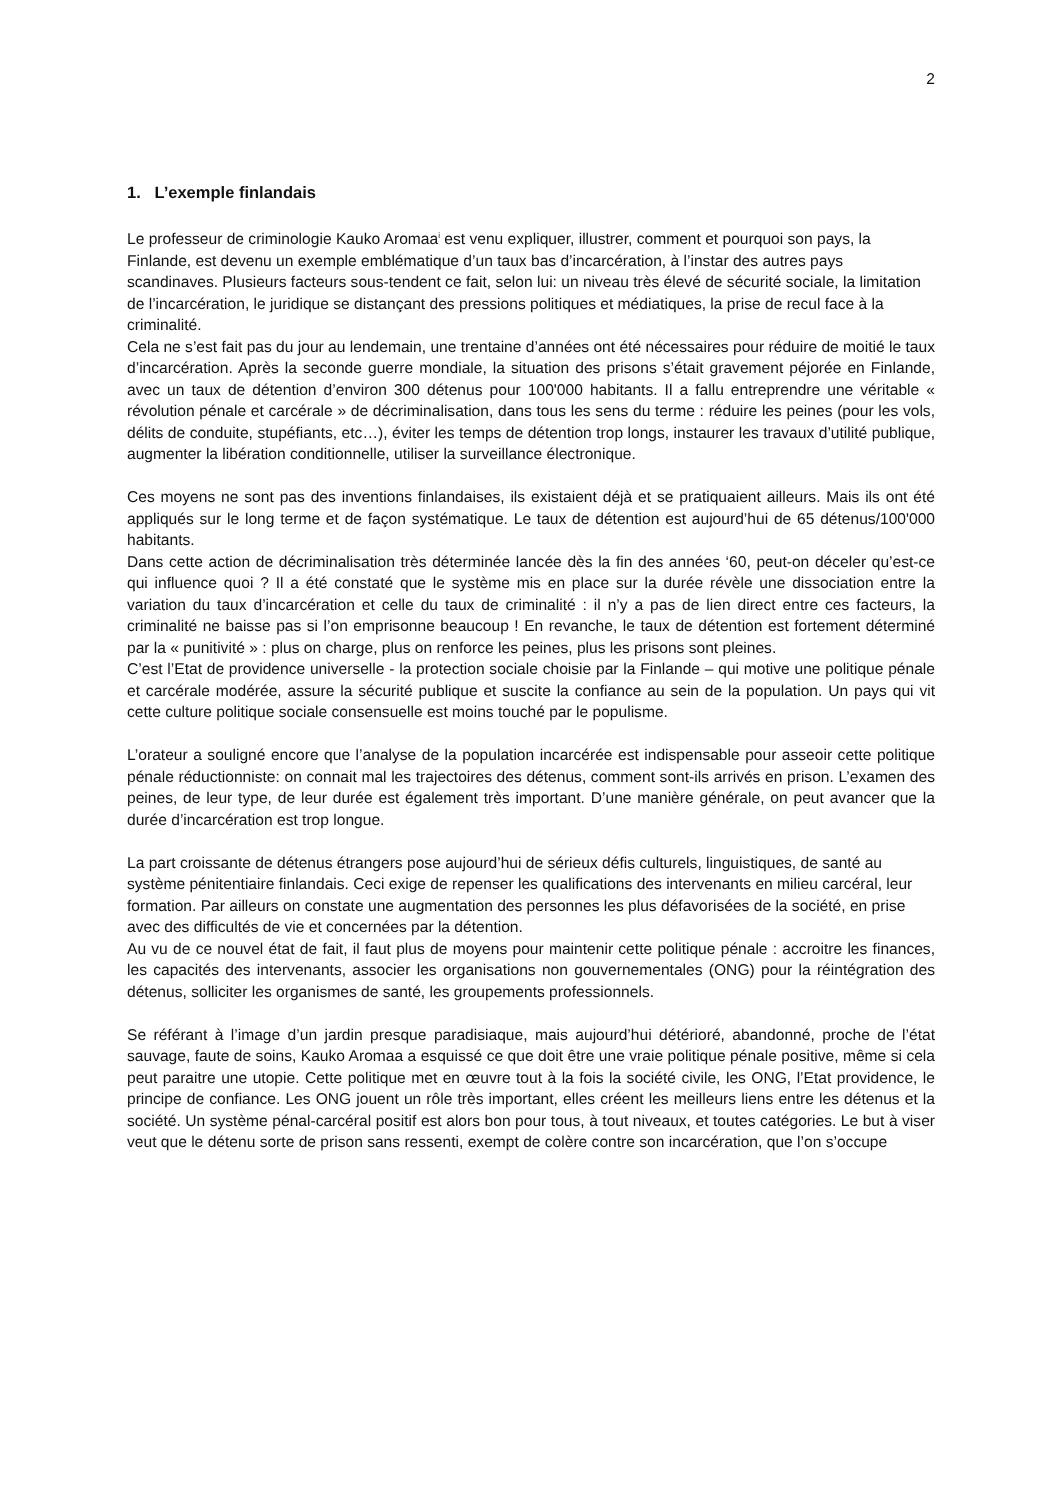2
1. L’exemple finlandais
Le professeur de criminologie Kauko Aromaa<sup>i</sup> est venu expliquer, illustrer, comment et pourquoi son pays, la Finlande, est devenu un exemple emblématique d’un taux bas d’incarcération, à l’instar des autres pays scandinaves. Plusieurs facteurs sous-tendent ce fait, selon lui: un niveau très élevé de sécurité sociale, la limitation de l’incarcération, le juridique se distançant des pressions politiques et médiatiques, la prise de recul face à la criminalité.
Cela ne s’est fait pas du jour au lendemain, une trentaine d’années ont été nécessaires pour réduire de moitié le taux d’incarcération. Après la seconde guerre mondiale, la situation des prisons s’était gravement péjorée en Finlande, avec un taux de détention d’environ 300 détenus pour 100'000 habitants. Il a fallu entreprendre une véritable « révolution pénale et carcérale » de décriminalisation, dans tous les sens du terme : réduire les peines (pour les vols, délits de conduite, stupéfiants, etc…), éviter les temps de détention trop longs, instaurer les travaux d’utilité publique, augmenter la libération conditionnelle, utiliser la surveillance électronique.
Ces moyens ne sont pas des inventions finlandaises, ils existaient déjà et se pratiquaient ailleurs. Mais ils ont été appliqués sur le long terme et de façon systématique. Le taux de détention est aujourd’hui de 65 détenus/100'000 habitants.
Dans cette action de décriminalisation très déterminée lancée dès la fin des années ‘60, peut-on déceler qu’est-ce qui influence quoi ? Il a été constaté que le système mis en place sur la durée révèle une dissociation entre la variation du taux d’incarcération et celle du taux de criminalité : il n’y a pas de lien direct entre ces facteurs, la criminalité ne baisse pas si l’on emprisonne beaucoup ! En revanche, le taux de détention est fortement déterminé par la « punitivité » : plus on charge, plus on renforce les peines, plus les prisons sont pleines.
C’est l’Etat de providence universelle - la protection sociale choisie par la Finlande – qui motive une politique pénale et carcérale modérée, assure la sécurité publique et suscite la confiance au sein de la population. Un pays qui vit cette culture politique sociale consensuelle est moins touché par le populisme.
L’orateur a souligné encore que l’analyse de la population incarcérée est indispensable pour asseoir cette politique pénale réductionniste: on connait mal les trajectoires des détenus, comment sont-ils arrivés en prison. L’examen des peines, de leur type, de leur durée est également très important. D’une manière générale, on peut avancer que la durée d’incarcération est trop longue.
La part croissante de détenus étrangers pose aujourd’hui de sérieux défis culturels, linguistiques, de santé au système pénitentiaire finlandais. Ceci exige de repenser les qualifications des intervenants en milieu carcéral, leur formation. Par ailleurs on constate une augmentation des personnes les plus défavorisées de la société, en prise avec des difficultés de vie et concernées par la détention.
Au vu de ce nouvel état de fait, il faut plus de moyens pour maintenir cette politique pénale : accroitre les finances, les capacités des intervenants, associer les organisations non gouvernementales (ONG) pour la réintégration des détenus, solliciter les organismes de santé, les groupements professionnels.
Se référant à l’image d’un jardin presque paradisiaque, mais aujourd’hui détérioré, abandonné, proche de l’état sauvage, faute de soins, Kauko Aromaa a esquissé ce que doit être une vraie politique pénale positive, même si cela peut paraitre une utopie. Cette politique met en œuvre tout à la fois la société civile, les ONG, l’Etat providence, le principe de confiance. Les ONG jouent un rôle très important, elles créent les meilleurs liens entre les détenus et la société. Un système pénal-carcéral positif est alors bon pour tous, à tout niveaux, et toutes catégories. Le but à viser veut que le détenu sorte de prison sans ressenti, exempt de colère contre son incarcération, que l’on s’occupe